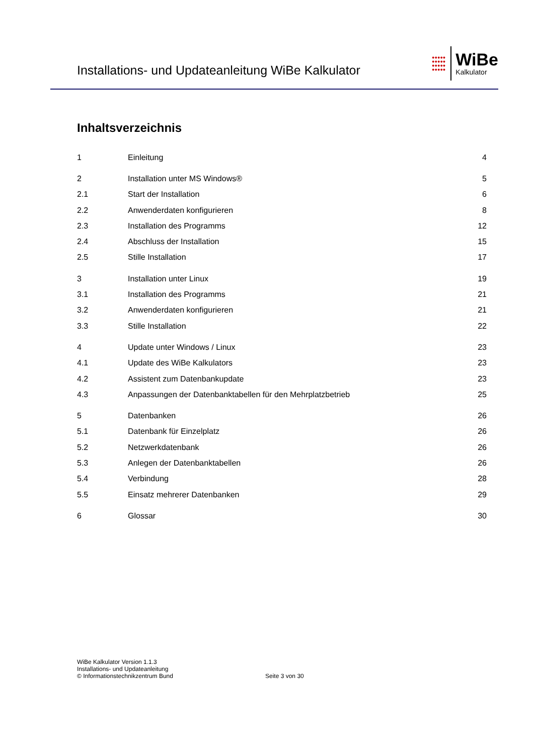Installations- und Updateanleitung WiBe Kalkulator
●●●●●
●●●●●
●●●●●
●●●●●
WiBe
Kalkulator
Inhaltsverzeichnis
1 Einleitung 4
2 Installation unter MS Windows® 5
2.1 Start der Installation 6
2.2 Anwenderdaten konfigurieren 8
2.3 Installation des Programms 12
2.4 Abschluss der Installation 15
2.5 Stille Installation 17
3 Installation unter Linux 19
3.1 Installation des Programms 21
3.2 Anwenderdaten konfigurieren 21
3.3 Stille Installation 22
4 Update unter Windows / Linux 23
4.1 Update des WiBe Kalkulators 23
4.2 Assistent zum Datenbankupdate 23
4.3 Anpassungen der Datenbanktabellen für den Mehrplatzbetrieb 25
5 Datenbanken 26
5.1 Datenbank für Einzelplatz 26
5.2 Netzwerkdatenbank 26
5.3 Anlegen der Datenbanktabellen 26
5.4 Verbindung 28
5.5 Einsatz mehrerer Datenbanken 29
6 Glossar 30
WiBe Kalkulator Version 1.1.3
Installations- und Updateanleitung
© Informationstechnikzentrum Bund
Seite 3 von 30